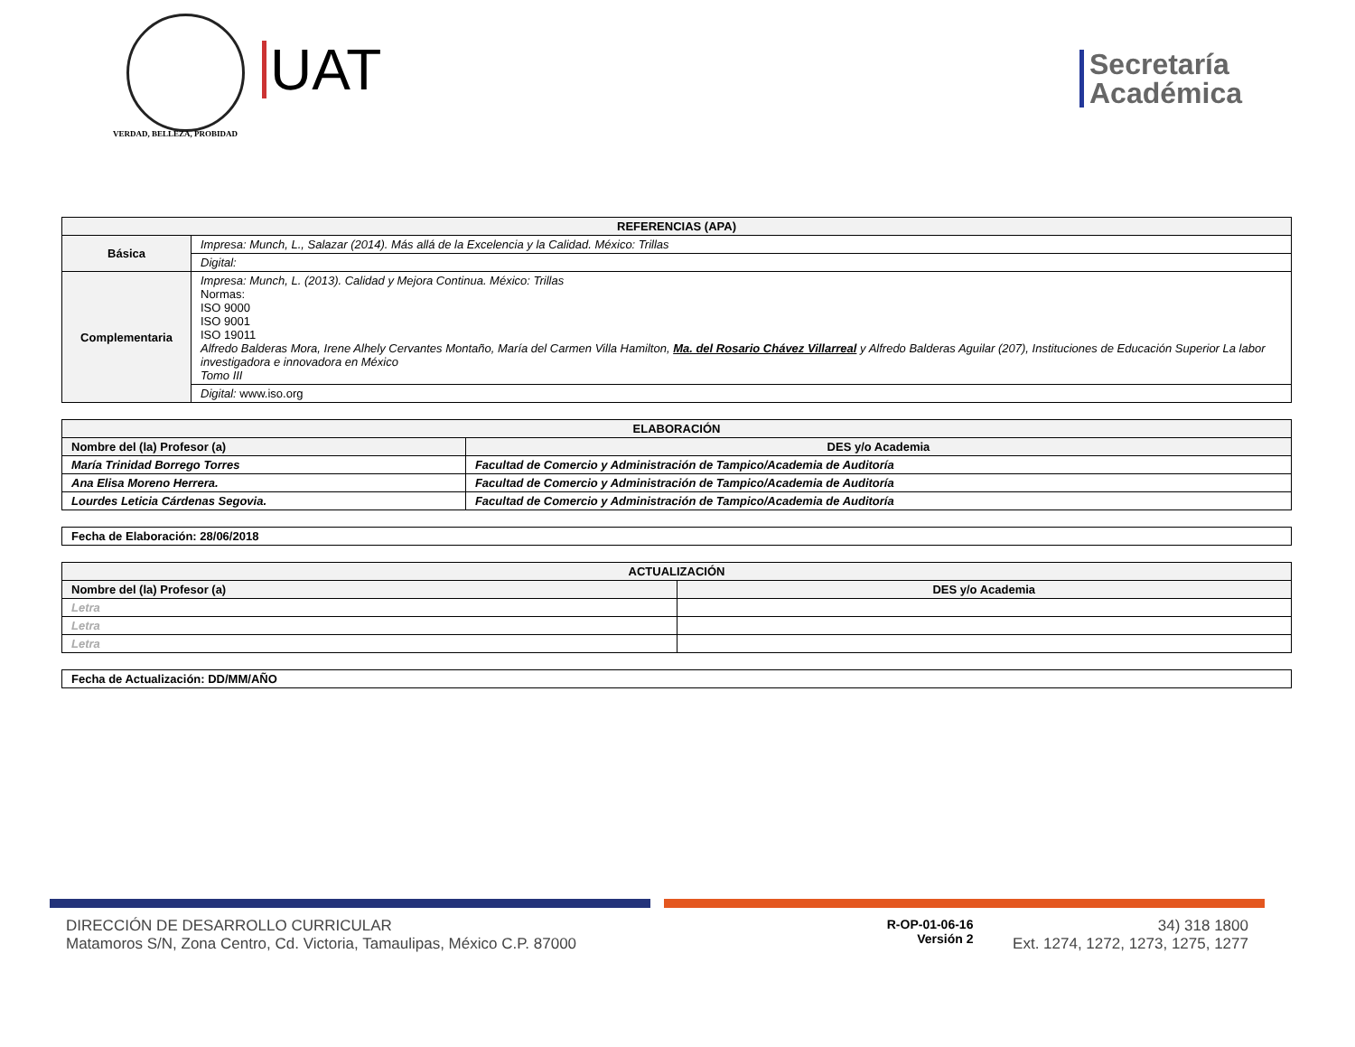VERDAD, BELLEZA, PROBIDAD
UAT
Secretaría
Académica
| REFERENCIAS (APA) | |
| --- | --- |
| Básica | Impresa: Munch, L., Salazar (2014). Más allá de la Excelencia y la Calidad. México: Trillas |
| | Digital: |
| Complementaria | Impresa: Munch, L. (2013). Calidad y Mejora Continua. México: Trillas Normas: ISO 9000 ISO 9001 ISO 19011 Alfredo Balderas Mora, Irene Alhely Cervantes Montaño, María del Carmen Villa Hamilton, Ma. del Rosario Chávez Villarreal y Alfredo Balderas Aguilar (207), Instituciones de Educación Superior La labor investigadora e innovadora en México Tomo III |
| | Digital: www.iso.org |
| ELABORACIÓN | |
| --- | --- |
| Nombre del (la) Profesor (a) | DES y/o Academia |
| María Trinidad Borrego Torres | Facultad de Comercio y Administración de Tampico/Academia de Auditoría |
| Ana Elisa Moreno Herrera. | Facultad de Comercio y Administración de Tampico/Academia de Auditoría |
| Lourdes Leticia Cárdenas Segovia. | Facultad de Comercio y Administración de Tampico/Academia de Auditoría |
| Fecha de Elaboración: 28/06/2018 |
| ACTUALIZACIÓN | |
| --- | --- |
| Nombre del (la) Profesor (a) | DES y/o Academia |
| Letra | |
| Letra | |
| Letra | |
| Fecha de Actualización: DD/MM/AÑO |
DIRECCIÓN DE DESARROLLO CURRICULAR
Matamoros S/N, Zona Centro, Cd. Victoria, Tamaulipas, México C.P. 87000
R-OP-01-06-16
Versión 2
34) 318 1800
Ext. 1274, 1272, 1273, 1275, 1277